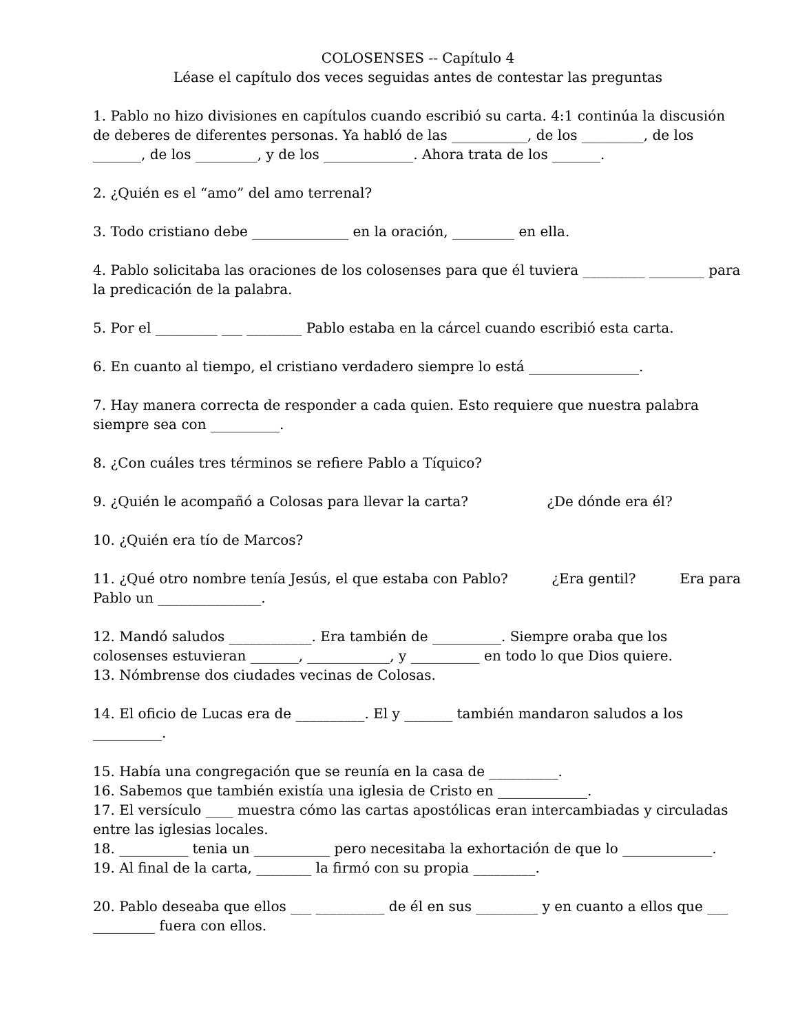COLOSENSES -- Capítulo 4
Léase el capítulo dos veces seguidas antes de contestar las preguntas
1. Pablo no hizo divisiones en capítulos cuando escribió su carta. 4:1 continúa la discusión de deberes de diferentes personas. Ya habló de las ___________, de los _________, de los _______, de los _________, y de los _____________. Ahora trata de los _______.
2. ¿Quién es el “amo” del amo terrenal?
3. Todo cristiano debe ______________ en la oración, _________ en ella.
4. Pablo solicitaba las oraciones de los colosenses para que él tuviera _________ ________ para la predicación de la palabra.
5. Por el _________ ___ ________ Pablo estaba en la cárcel cuando escribió esta carta.
6. En cuanto al tiempo, el cristiano verdadero siempre lo está ________________.
7. Hay manera correcta de responder a cada quien. Esto requiere que nuestra palabra siempre sea con __________.
8. ¿Con cuáles tres términos se refiere Pablo a Tíquico?
9. ¿Quién le acompañó a Colosas para llevar la carta? ¿De dónde era él?
10. ¿Quién era tío de Marcos?
11. ¿Qué otro nombre tenía Jesús, el que estaba con Pablo? ¿Era gentil? Era para Pablo un _______________.
12. Mandó saludos ____________. Era también de __________. Siempre oraba que los colosenses estuvieran _______, ____________, y __________ en todo lo que Dios quiere.
13. Nómbrense dos ciudades vecinas de Colosas.
14. El oficio de Lucas era de __________. El y _______ también mandaron saludos a los __________.
15. Había una congregación que se reunía en la casa de __________.
16. Sabemos que también existía una iglesia de Cristo en _____________.
17. El versículo ____ muestra cómo las cartas apostólicas eran intercambiadas y circuladas entre las iglesias locales.
18. __________ tenia un ___________ pero necesitaba la exhortación de que lo _____________.
19. Al final de la carta, ________ la firmó con su propia _________.
20. Pablo deseaba que ellos ___ __________ de él en sus _________ y en cuanto a ellos que ___ _________ fuera con ellos.